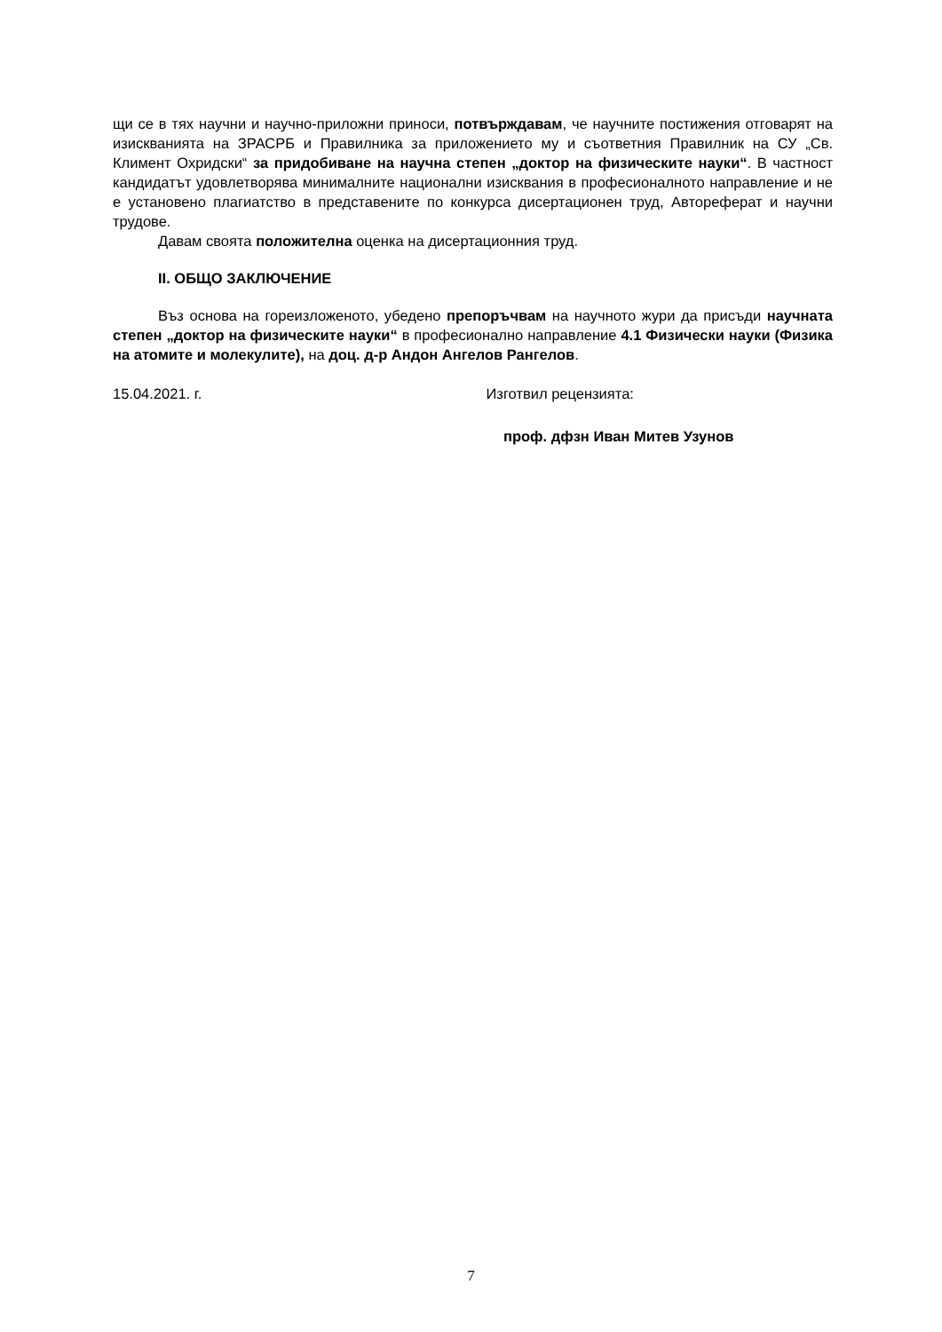щи се в тях научни и научно-приложни приноси, потвърждавам, че научните постижения отговарят на изискванията на ЗРАСРБ и Правилника за приложението му и съответния Правилник на СУ „Св. Климент Охридски“ за придобиване на научна степен „доктор на физическите науки“. В частност кандидатът удовлетворява минималните национални изисквания в професионалното направление и не е установено плагиатство в представените по конкурса дисертационен труд, Автореферат и научни трудове.
Давам своята положителна оценка на дисертационния труд.
II. ОБЩО ЗАКЛЮЧЕНИЕ
Въз основа на гореизложеното, убедено препоръчвам на научното жури да присъди научната степен „доктор на физическите науки“ в професионално направление 4.1 Физически науки (Физика на атомите и молекулите), на доц. д-р Андон Ангелов Рангелов.
15.04.2021. г. Изготвил рецензията:
проф. дфзн Иван Митев Узунов
7